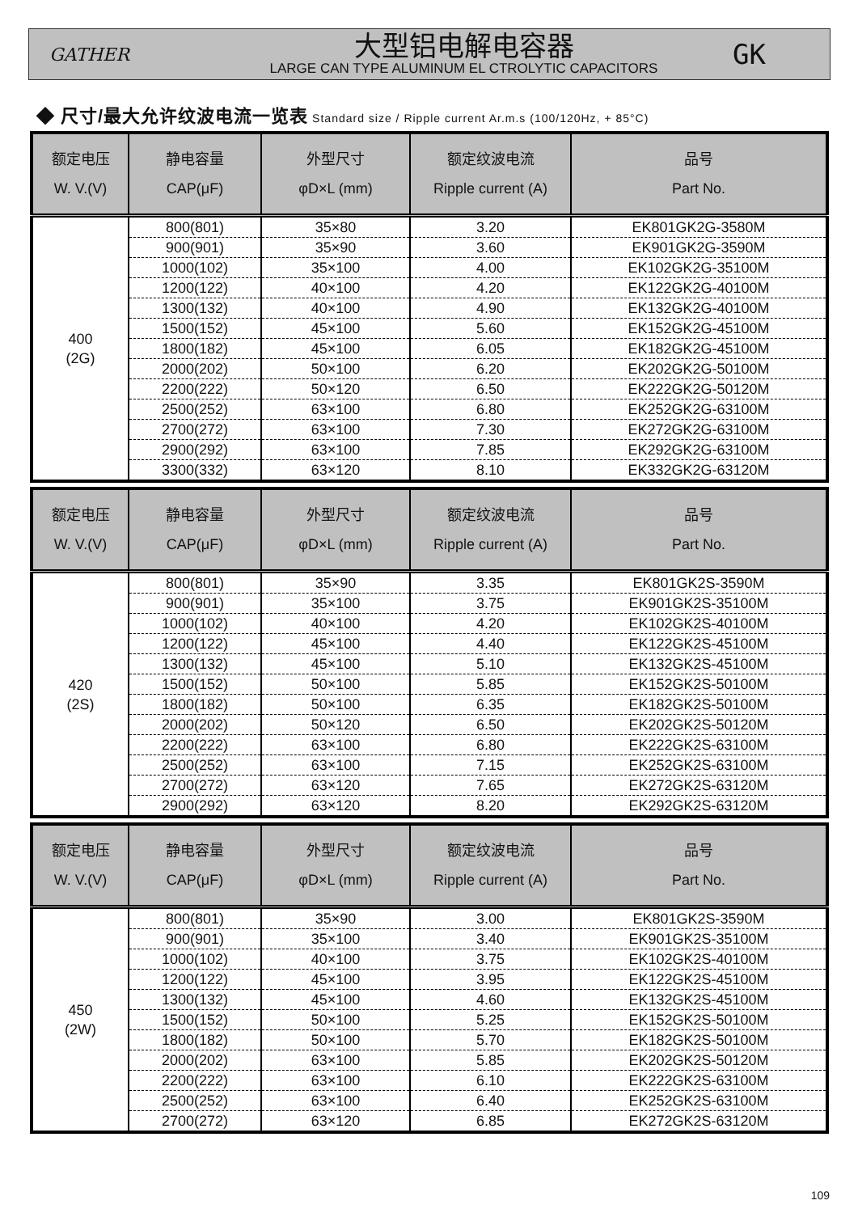GATHER
大型铝电解电容器
LARGE CAN TYPE ALUMINUM EL CTROLYTIC CAPACITORS
GK
◆ 尺寸/最大允许纹波电流一览表 Standard size / Ripple current Ar.m.s (100/120Hz, + 85°C)
| 额定电压 W. V.(V) | 静电容量 CAP(μF) | 外型尺寸 φD×L (mm) | 额定纹波电流 Ripple current (A) | 品号 Part No. |
| --- | --- | --- | --- | --- |
| 400 (2G) | 800(801) | 35×80 | 3.20 | EK801GK2G-3580M |
| | 900(901) | 35×90 | 3.60 | EK901GK2G-3590M |
| | 1000(102) | 35×100 | 4.00 | EK102GK2G-35100M |
| | 1200(122) | 40×100 | 4.20 | EK122GK2G-40100M |
| | 1300(132) | 40×100 | 4.90 | EK132GK2G-40100M |
| | 1500(152) | 45×100 | 5.60 | EK152GK2G-45100M |
| | 1800(182) | 45×100 | 6.05 | EK182GK2G-45100M |
| | 2000(202) | 50×100 | 6.20 | EK202GK2G-50100M |
| | 2200(222) | 50×120 | 6.50 | EK222GK2G-50120M |
| | 2500(252) | 63×100 | 6.80 | EK252GK2G-63100M |
| | 2700(272) | 63×100 | 7.30 | EK272GK2G-63100M |
| | 2900(292) | 63×100 | 7.85 | EK292GK2G-63100M |
| | 3300(332) | 63×120 | 8.10 | EK332GK2G-63120M |
| 额定电压 W. V.(V) | 静电容量 CAP(μF) | 外型尺寸 φD×L (mm) | 额定纹波电流 Ripple current (A) | 品号 Part No. |
| --- | --- | --- | --- | --- |
| 420 (2S) | 800(801) | 35×90 | 3.35 | EK801GK2S-3590M |
| | 900(901) | 35×100 | 3.75 | EK901GK2S-35100M |
| | 1000(102) | 40×100 | 4.20 | EK102GK2S-40100M |
| | 1200(122) | 45×100 | 4.40 | EK122GK2S-45100M |
| | 1300(132) | 45×100 | 5.10 | EK132GK2S-45100M |
| | 1500(152) | 50×100 | 5.85 | EK152GK2S-50100M |
| | 1800(182) | 50×100 | 6.35 | EK182GK2S-50100M |
| | 2000(202) | 50×120 | 6.50 | EK202GK2S-50120M |
| | 2200(222) | 63×100 | 6.80 | EK222GK2S-63100M |
| | 2500(252) | 63×100 | 7.15 | EK252GK2S-63100M |
| | 2700(272) | 63×120 | 7.65 | EK272GK2S-63120M |
| | 2900(292) | 63×120 | 8.20 | EK292GK2S-63120M |
| 额定电压 W. V.(V) | 静电容量 CAP(μF) | 外型尺寸 φD×L (mm) | 额定纹波电流 Ripple current (A) | 品号 Part No. |
| --- | --- | --- | --- | --- |
| 450 (2W) | 800(801) | 35×90 | 3.00 | EK801GK2S-3590M |
| | 900(901) | 35×100 | 3.40 | EK901GK2S-35100M |
| | 1000(102) | 40×100 | 3.75 | EK102GK2S-40100M |
| | 1200(122) | 45×100 | 3.95 | EK122GK2S-45100M |
| | 1300(132) | 45×100 | 4.60 | EK132GK2S-45100M |
| | 1500(152) | 50×100 | 5.25 | EK152GK2S-50100M |
| | 1800(182) | 50×100 | 5.70 | EK182GK2S-50100M |
| | 2000(202) | 63×100 | 5.85 | EK202GK2S-50120M |
| | 2200(222) | 63×100 | 6.10 | EK222GK2S-63100M |
| | 2500(252) | 63×100 | 6.40 | EK252GK2S-63100M |
| | 2700(272) | 63×120 | 6.85 | EK272GK2S-63120M |
109